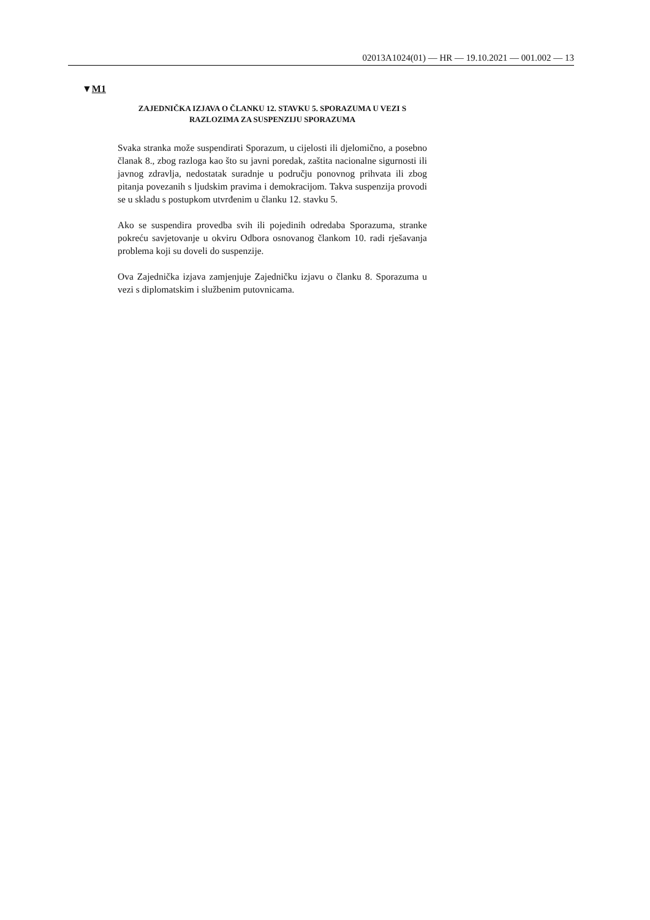02013A1024(01) — HR — 19.10.2021 — 001.002 — 13
▼M1
ZAJEDNIČKA IZJAVA O ČLANKU 12. STAVKU 5. SPORAZUMA U VEZI S RAZLOZIMA ZA SUSPENZIJU SPORAZUMA
Svaka stranka može suspendirati Sporazum, u cijelosti ili djelomično, a posebno članak 8., zbog razloga kao što su javni poredak, zaštita nacionalne sigurnosti ili javnog zdravlja, nedostatak suradnje u području ponovnog prihvata ili zbog pitanja povezanih s ljudskim pravima i demokracijom. Takva suspenzija provodi se u skladu s postupkom utvrđenim u članku 12. stavku 5.
Ako se suspendira provedba svih ili pojedinih odredaba Sporazuma, stranke pokreću savjetovanje u okviru Odbora osnovanog člankom 10. radi rješavanja problema koji su doveli do suspenzije.
Ova Zajednička izjava zamjenjuje Zajedničku izjavu o članku 8. Sporazuma u vezi s diplomatskim i službenim putovnicama.